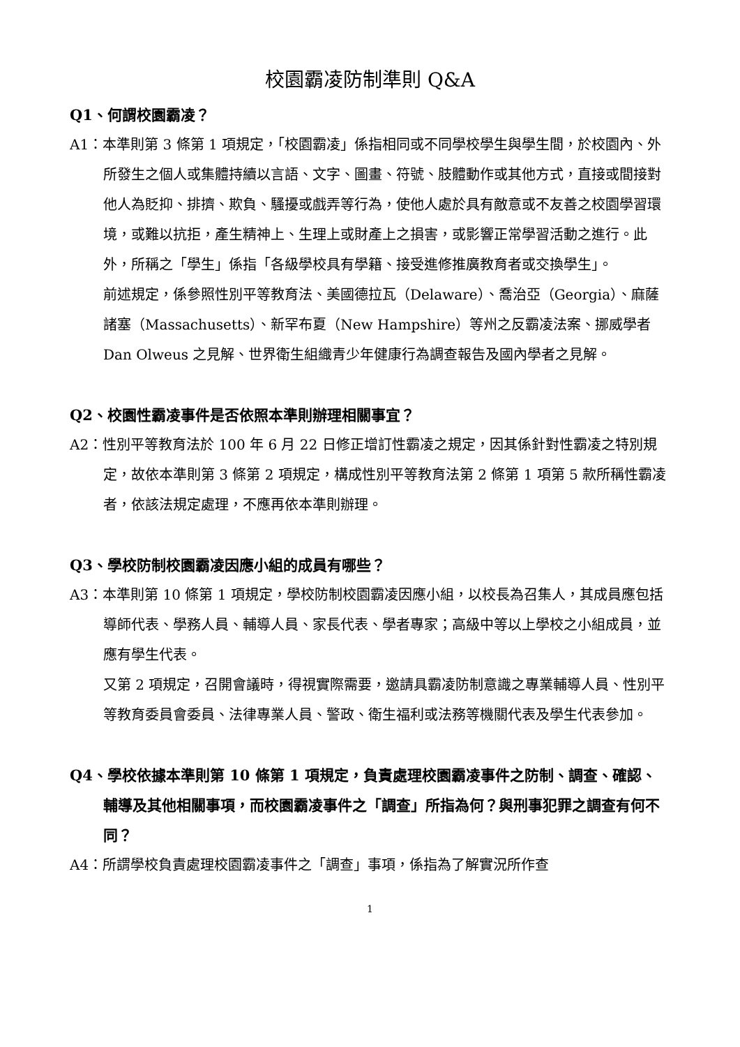校園霸凌防制準則 Q&A
Q1、何謂校園霸凌？
A1：本準則第 3 條第 1 項規定，「校園霸凌」係指相同或不同學校學生與學生間，於校園內、外所發生之個人或集體持續以言語、文字、圖畫、符號、肢體動作或其他方式，直接或間接對他人為貶抑、排擠、欺負、騷擾或戲弄等行為，使他人處於具有敵意或不友善之校園學習環境，或難以抗拒，產生精神上、生理上或財產上之損害，或影響正常學習活動之進行。此外，所稱之「學生」係指「各級學校具有學籍、接受進修推廣教育者或交換學生」。
前述規定，係參照性別平等教育法、美國德拉瓦（Delaware）、喬治亞（Georgia）、麻薩諸塞（Massachusetts）、新罕布夏（New Hampshire）等州之反霸凌法案、挪威學者 Dan Olweus 之見解、世界衛生組織青少年健康行為調查報告及國內學者之見解。
Q2、校園性霸凌事件是否依照本準則辦理相關事宜？
A2：性別平等教育法於 100 年 6 月 22 日修正增訂性霸凌之規定，因其係針對性霸凌之特別規定，故依本準則第 3 條第 2 項規定，構成性別平等教育法第 2 條第 1 項第 5 款所稱性霸凌者，依該法規定處理，不應再依本準則辦理。
Q3、學校防制校園霸凌因應小組的成員有哪些？
A3：本準則第 10 條第 1 項規定，學校防制校園霸凌因應小組，以校長為召集人，其成員應包括導師代表、學務人員、輔導人員、家長代表、學者專家；高級中等以上學校之小組成員，並應有學生代表。
又第 2 項規定，召開會議時，得視實際需要，邀請具霸凌防制意識之專業輔導人員、性別平等教育委員會委員、法律專業人員、警政、衛生福利或法務等機關代表及學生代表參加。
Q4、學校依據本準則第 10 條第 1 項規定，負責處理校園霸凌事件之防制、調查、確認、輔導及其他相關事項，而校園霸凌事件之「調查」所指為何？與刑事犯罪之調查有何不同？
A4：所謂學校負責處理校園霸凌事件之「調查」事項，係指為了解實況所作查
1